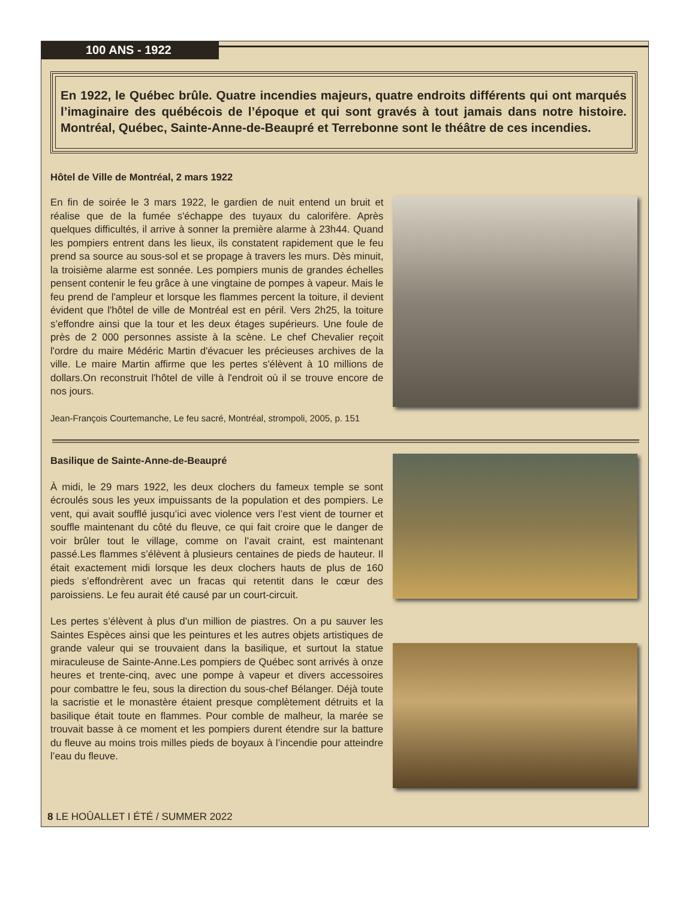100 ANS - 1922
En 1922, le Québec brûle. Quatre incendies majeurs, quatre endroits différents qui ont marqués l’imaginaire des québécois de l’époque et qui sont gravés à tout jamais dans notre histoire. Montréal, Québec, Sainte-Anne-de-Beaupré et Terrebonne sont le théâtre de ces incendies.
Hôtel de Ville de Montréal, 2 mars 1922
En fin de soirée le 3 mars 1922, le gardien de nuit entend un bruit et réalise que de la fumée s'échappe des tuyaux du calorifère. Après quelques difficultés, il arrive à sonner la première alarme à 23h44. Quand les pompiers entrent dans les lieux, ils constatent rapidement que le feu prend sa source au sous-sol et se propage à travers les murs. Dès minuit, la troisième alarme est sonnée. Les pompiers munis de grandes échelles pensent contenir le feu grâce à une vingtaine de pompes à vapeur. Mais le feu prend de l'ampleur et lorsque les flammes percent la toiture, il devient évident que l'hôtel de ville de Montréal est en péril. Vers 2h25, la toiture s’effondre ainsi que la tour et les deux étages supérieurs. Une foule de près de 2 000 personnes assiste à la scène. Le chef Chevalier reçoit l'ordre du maire Médéric Martin d'évacuer les précieuses archives de la ville. Le maire Martin affirme que les pertes s'élèvent à 10 millions de dollars.On reconstruit l'hôtel de ville à l'endroit où il se trouve encore de nos jours.
Jean-François Courtemanche, Le feu sacré, Montréal, strompoli, 2005, p. 151
Basilique de Sainte-Anne-de-Beaupré
À midi, le 29 mars 1922, les deux clochers du fameux temple se sont écroulés sous les yeux impuissants de la population et des pompiers. Le vent, qui avait soufflé jusqu’ici avec violence vers l’est vient de tourner et souffle maintenant du côté du fleuve, ce qui fait croire que le danger de voir brûler tout le village, comme on l’avait craint, est maintenant passé.Les flammes s’élèvent à plusieurs centaines de pieds de hauteur. Il était exactement midi lorsque les deux clochers hauts de plus de 160 pieds s’effondrèrent avec un fracas qui retentit dans le cœur des paroissiens. Le feu aurait été causé par un court-circuit.
Les pertes s’élèvent à plus d’un million de piastres. On a pu sauver les Saintes Espèces ainsi que les peintures et les autres objets artistiques de grande valeur qui se trouvaient dans la basilique, et surtout la statue miraculeuse de Sainte-Anne.Les pompiers de Québec sont arrivés à onze heures et trente-cinq, avec une pompe à vapeur et divers accessoires pour combattre le feu, sous la direction du sous-chef Bélanger. Déjà toute la sacristie et le monastère étaient presque complètement détruits et la basilique était toute en flammes. Pour comble de malheur, la marée se trouvait basse à ce moment et les pompiers durent étendre sur la batture du fleuve au moins trois milles pieds de boyaux à l’incendie pour atteindre l’eau du fleuve.
8 LE HOÛALLET I ÉTÉ / SUMMER 2022